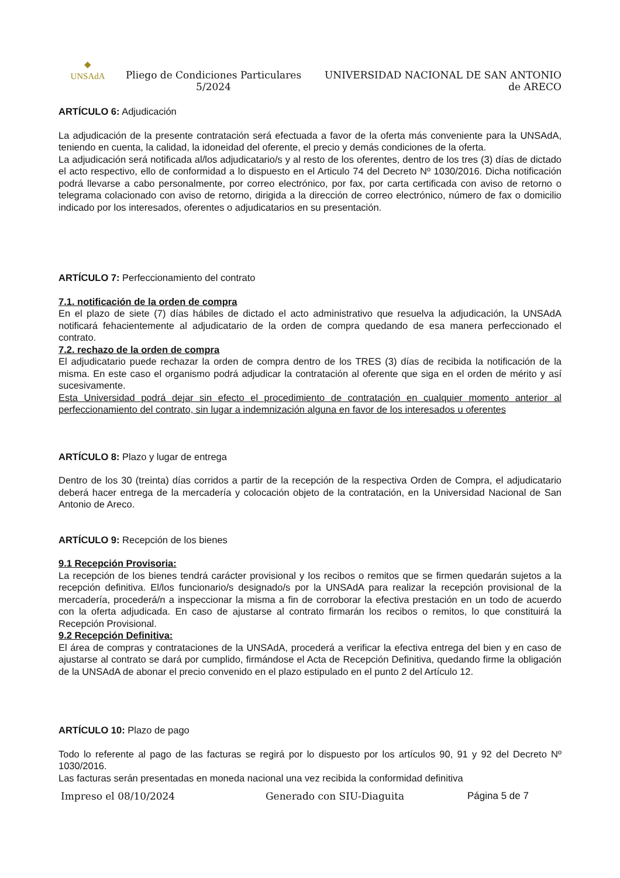◆
UNSAdA
Pliego de Condiciones Particulares 5/2024
UNIVERSIDAD NACIONAL DE SAN ANTONIO de ARECO
ARTÍCULO 6: Adjudicación
La adjudicación de la presente contratación será efectuada a favor de la oferta más conveniente para la UNSAdA, teniendo en cuenta, la calidad, la idoneidad del oferente, el precio y demás condiciones de la oferta.
La adjudicación será notificada al/los adjudicatario/s y al resto de los oferentes, dentro de los tres (3) días de dictado el acto respectivo, ello de conformidad a lo dispuesto en el Articulo 74 del Decreto Nº 1030/2016. Dicha notificación podrá llevarse a cabo personalmente, por correo electrónico, por fax, por carta certificada con aviso de retorno o telegrama colacionado con aviso de retorno, dirigida a la dirección de correo electrónico, número de fax o domicilio indicado por los interesados, oferentes o adjudicatarios en su presentación.
ARTÍCULO 7: Perfeccionamiento del contrato
7.1. notificación de la orden de compra
En el plazo de siete (7) días hábiles de dictado el acto administrativo que resuelva la adjudicación, la UNSAdA notificará fehacientemente al adjudicatario de la orden de compra quedando de esa manera perfeccionado el contrato.
7.2. rechazo de la orden de compra
El adjudicatario puede rechazar la orden de compra dentro de los TRES (3) días de recibida la notificación de la misma. En este caso el organismo podrá adjudicar la contratación al oferente que siga en el orden de mérito y así sucesivamente.
Esta Universidad podrá dejar sin efecto el procedimiento de contratación en cualquier momento anterior al perfeccionamiento del contrato, sin lugar a indemnización alguna en favor de los interesados u oferentes
ARTÍCULO 8: Plazo y lugar de entrega
Dentro de los 30 (treinta) días corridos a partir de la recepción de la respectiva Orden de Compra, el adjudicatario deberá hacer entrega de la mercadería y colocación objeto de la contratación, en la Universidad Nacional de San Antonio de Areco.
ARTÍCULO 9: Recepción de los bienes
9.1 Recepción Provisoria:
La recepción de los bienes tendrá carácter provisional y los recibos o remitos que se firmen quedarán sujetos a la recepción definitiva. El/los funcionario/s designado/s por la UNSAdA para realizar la recepción provisional de la mercadería, procederá/n a inspeccionar la misma a fin de corroborar la efectiva prestación en un todo de acuerdo con la oferta adjudicada. En caso de ajustarse al contrato firmarán los recibos o remitos, lo que constituirá la Recepción Provisional.
9.2 Recepción Definitiva:
El área de compras y contrataciones de la UNSAdA, procederá a verificar la efectiva entrega del bien y en caso de ajustarse al contrato se dará por cumplido, firmándose el Acta de Recepción Definitiva, quedando firme la obligación de la UNSAdA de abonar el precio convenido en el plazo estipulado en el punto 2 del Artículo 12.
ARTÍCULO 10: Plazo de pago
Todo lo referente al pago de las facturas se regirá por lo dispuesto por los artículos 90, 91 y 92 del Decreto Nº 1030/2016.
Las facturas serán presentadas en moneda nacional una vez recibida la conformidad definitiva
Impreso el 08/10/2024 Generado con SIU-Diaguita Página 5 de 7